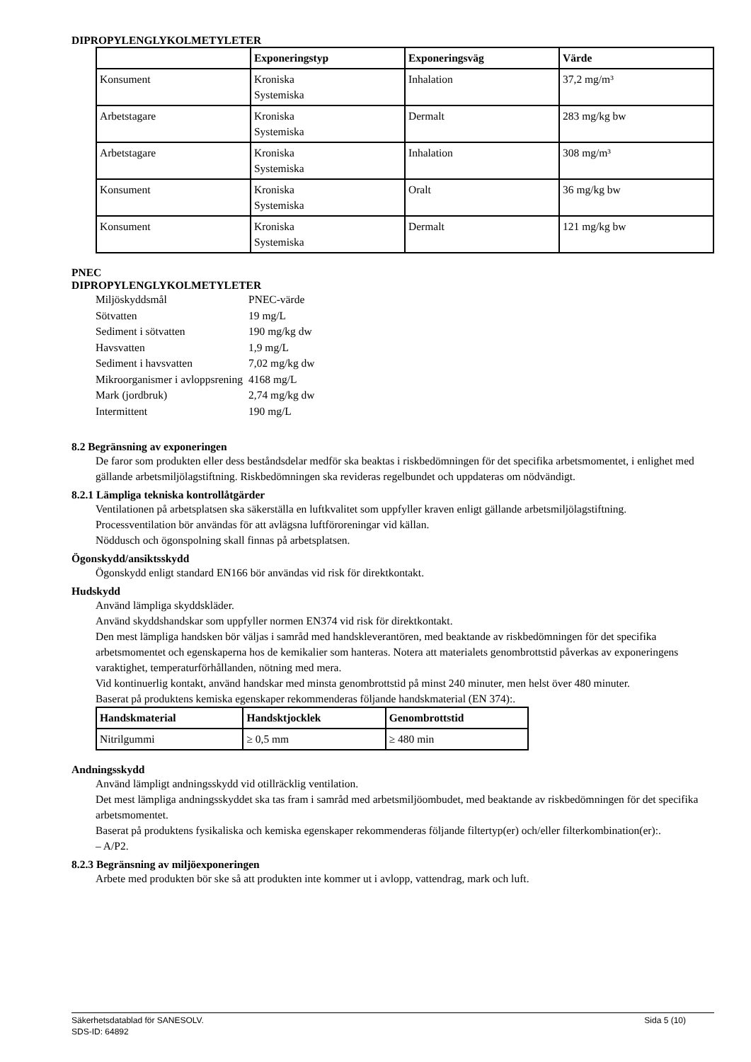DIPROPYLENGLYKOLMETYLETER
| | Exponeringstyp | Exponeringsväg | Värde |
| --- | --- | --- | --- |
| Konsument | Kroniska Systemiska | Inhalation | 37,2 mg/m³ |
| Arbetstagare | Kroniska Systemiska | Dermalt | 283 mg/kg bw |
| Arbetstagare | Kroniska Systemiska | Inhalation | 308 mg/m³ |
| Konsument | Kroniska Systemiska | Oralt | 36 mg/kg bw |
| Konsument | Kroniska Systemiska | Dermalt | 121 mg/kg bw |
PNEC
DIPROPYLENGLYKOLMETYLETER
| Miljöskyddsmål | PNEC-värde |
| Sötvatten | 19 mg/L |
| Sediment i sötvatten | 190 mg/kg dw |
| Havsvatten | 1,9 mg/L |
| Sediment i havsvatten | 7,02 mg/kg dw |
| Mikroorganismer i avloppsrening | 4168 mg/L |
| Mark (jordbruk) | 2,74 mg/kg dw |
| Intermittent | 190 mg/L |
8.2 Begränsning av exponeringen
De faror som produkten eller dess beståndsdelar medför ska beaktas i riskbedömningen för det specifika arbetsmomentet, i enlighet med gällande arbetsmiljölagstiftning. Riskbedömningen ska revideras regelbundet och uppdateras om nödvändigt.
8.2.1 Lämpliga tekniska kontrollåtgärder
Ventilationen på arbetsplatsen ska säkerställa en luftkvalitet som uppfyller kraven enligt gällande arbetsmiljölagstiftning.
Processventilation bör användas för att avlägsna luftföroreningar vid källan.
Nöddusch och ögonspolning skall finnas på arbetsplatsen.
Ögonskydd/ansiktsskydd
Ögonskydd enligt standard EN166 bör användas vid risk för direktkontakt.
Hudskydd
Använd lämpliga skyddskläder.
Använd skyddshandskar som uppfyller normen EN374 vid risk för direktkontakt.
Den mest lämpliga handsken bör väljas i samråd med handskleverantören, med beaktande av riskbedömningen för det specifika arbetsmomentet och egenskaperna hos de kemikalier som hanteras. Notera att materialets genombrottstid påverkas av exponeringens varaktighet, temperaturförhållanden, nötning med mera.
Vid kontinuerlig kontakt, använd handskar med minsta genombrottstid på minst 240 minuter, men helst över 480 minuter.
Baserat på produktens kemiska egenskaper rekommenderas följande handskmaterial (EN 374):.
| Handskmaterial | Handsktjocklek | Genombrottstid |
| --- | --- | --- |
| Nitrilgummi | ≥ 0,5 mm | ≥ 480 min |
Andningsskydd
Använd lämpligt andningsskydd vid otillräcklig ventilation.
Det mest lämpliga andningsskyddet ska tas fram i samråd med arbetsmiljöombudet, med beaktande av riskbedömningen för det specifika arbetsmomentet.
Baserat på produktens fysikaliska och kemiska egenskaper rekommenderas följande filtertyp(er) och/eller filterkombination(er):.
– A/P2.
8.2.3 Begränsning av miljöexponeringen
Arbete med produkten bör ske så att produkten inte kommer ut i avlopp, vattendrag, mark och luft.
Säkerhetsdatablad för SANESOLV. Sida 5 (10)
SDS-ID: 64892